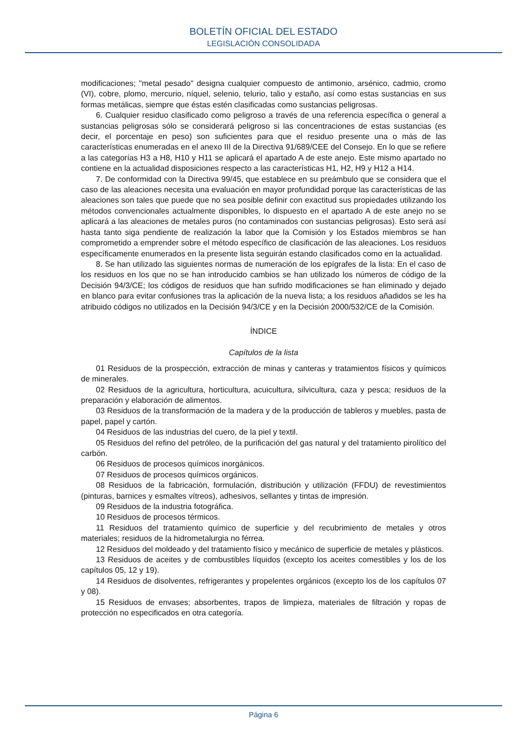BOLETÍN OFICIAL DEL ESTADO
LEGISLACIÓN CONSOLIDADA
modificaciones; "metal pesado" designa cualquier compuesto de antimonio, arsénico, cadmio, cromo (VI), cobre, plomo, mercurio, níquel, selenio, telurio, talio y estaño, así como estas sustancias en sus formas metálicas, siempre que éstas estén clasificadas como sustancias peligrosas.
6. Cualquier residuo clasificado como peligroso a través de una referencia específica o general a sustancias peligrosas sólo se considerará peligroso si las concentraciones de estas sustancias (es decir, el porcentaje en peso) son suficientes para que el residuo presente una o más de las características enumeradas en el anexo III de la Directiva 91/689/CEE del Consejo. En lo que se refiere a las categorías H3 a H8, H10 y H11 se aplicará el apartado A de este anejo. Este mismo apartado no contiene en la actualidad disposiciones respecto a las características H1, H2, H9 y H12 a H14.
7. De conformidad con la Directiva 99/45, que establece en su preámbulo que se considera que el caso de las aleaciones necesita una evaluación en mayor profundidad porque las características de las aleaciones son tales que puede que no sea posible definir con exactitud sus propiedades utilizando los métodos convencionales actualmente disponibles, lo dispuesto en el apartado A de este anejo no se aplicará a las aleaciones de metales puros (no contaminados con sustancias peligrosas). Esto será así hasta tanto siga pendiente de realización la labor que la Comisión y los Estados miembros se han comprometido a emprender sobre el método específico de clasificación de las aleaciones. Los residuos específicamente enumerados en la presente lista seguirán estando clasificados como en la actualidad.
8. Se han utilizado las siguientes normas de numeración de los epígrafes de la lista: En el caso de los residuos en los que no se han introducido cambios se han utilizado los números de código de la Decisión 94/3/CE; los códigos de residuos que han sufrido modificaciones se han eliminado y dejado en blanco para evitar confusiones tras la aplicación de la nueva lista; a los residuos añadidos se les ha atribuido códigos no utilizados en la Decisión 94/3/CE y en la Decisión 2000/532/CE de la Comisión.
ÍNDICE
Capítulos de la lista
01 Residuos de la prospección, extracción de minas y canteras y tratamientos físicos y químicos de minerales.
02 Residuos de la agricultura, horticultura, acuicultura, silvicultura, caza y pesca; residuos de la preparación y elaboración de alimentos.
03 Residuos de la transformación de la madera y de la producción de tableros y muebles, pasta de papel, papel y cartón.
04 Residuos de las industrias del cuero, de la piel y textil.
05 Residuos del refino del petróleo, de la purificación del gas natural y del tratamiento pirolítico del carbón.
06 Residuos de procesos químicos inorgánicos.
07 Residuos de procesos químicos orgánicos.
08 Residuos de la fabricación, formulación, distribución y utilización (FFDU) de revestimientos (pinturas, barnices y esmaltes vítreos), adhesivos, sellantes y tintas de impresión.
09 Residuos de la industria fotográfica.
10 Residuos de procesos térmicos.
11 Residuos del tratamiento químico de superficie y del recubrimiento de metales y otros materiales; residuos de la hidrometalurgia no férrea.
12 Residuos del moldeado y del tratamiento físico y mecánico de superficie de metales y plásticos.
13 Residuos de aceites y de combustibles líquidos (excepto los aceites comestibles y los de los capítulos 05, 12 y 19).
14 Residuos de disolventes, refrigerantes y propelentes orgánicos (excepto los de los capítulos 07 y 08).
15 Residuos de envases; absorbentes, trapos de limpieza, materiales de filtración y ropas de protección no especificados en otra categoría.
Página 6